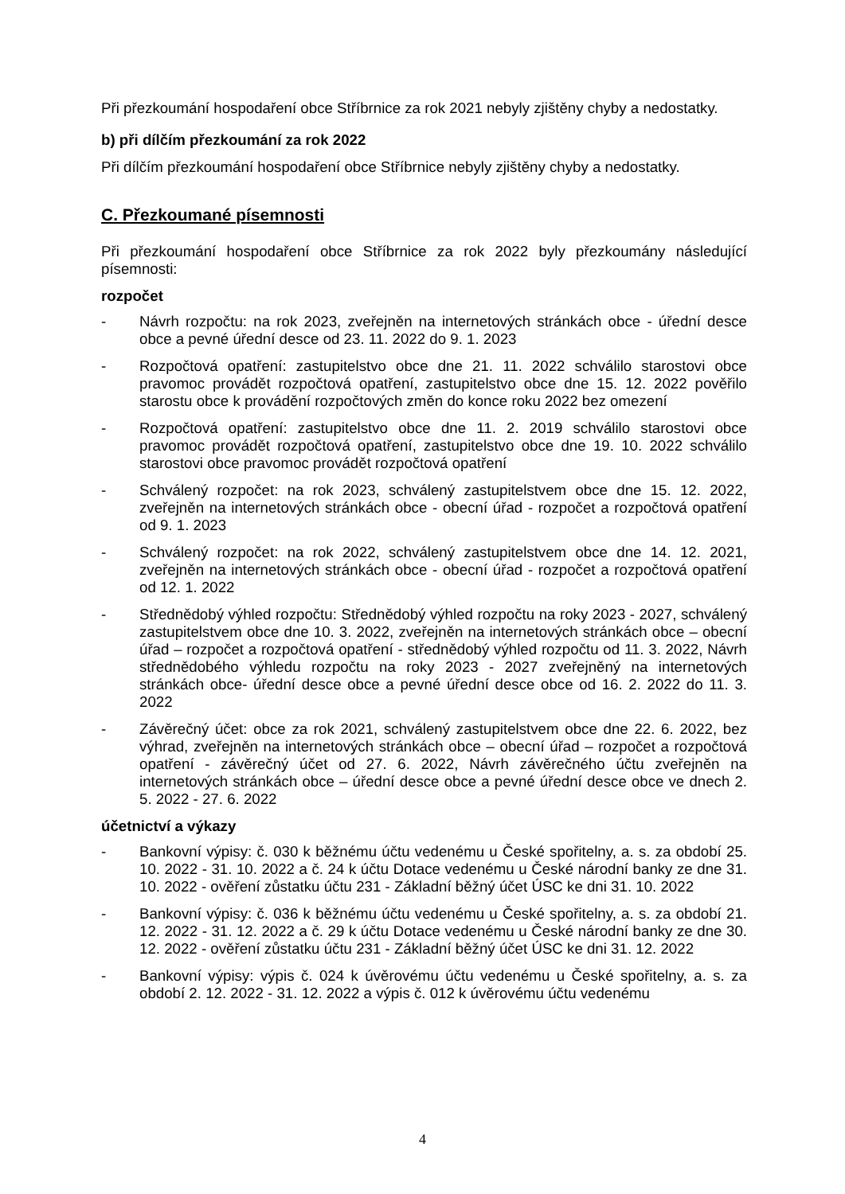Při přezkoumání hospodaření obce Stříbrnice za rok 2021 nebyly zjištěny chyby a nedostatky.
b) při dílčím přezkoumání za rok 2022
Při dílčím přezkoumání hospodaření obce Stříbrnice nebyly zjištěny chyby a nedostatky.
C. Přezkoumané písemnosti
Při přezkoumání hospodaření obce Stříbrnice za rok 2022 byly přezkoumány následující písemnosti:
rozpočet
- Návrh rozpočtu: na rok 2023, zveřejněn na internetových stránkách obce - úřední desce obce a pevné úřední desce od 23. 11. 2022 do 9. 1. 2023
- Rozpočtová opatření: zastupitelstvo obce dne 21. 11. 2022 schválilo starostovi obce pravomoc provádět rozpočtová opatření, zastupitelstvo obce dne 15. 12. 2022 pověřilo starostu obce k provádění rozpočtových změn do konce roku 2022 bez omezení
- Rozpočtová opatření: zastupitelstvo obce dne 11. 2. 2019 schválilo starostovi obce pravomoc provádět rozpočtová opatření, zastupitelstvo obce dne 19. 10. 2022 schválilo starostovi obce pravomoc provádět rozpočtová opatření
- Schválený rozpočet: na rok 2023, schválený zastupitelstvem obce dne 15. 12. 2022, zveřejněn na internetových stránkách obce - obecní úřad - rozpočet a rozpočtová opatření od 9. 1. 2023
- Schválený rozpočet: na rok 2022, schválený zastupitelstvem obce dne 14. 12. 2021, zveřejněn na internetových stránkách obce - obecní úřad - rozpočet a rozpočtová opatření od 12. 1. 2022
- Střednědobý výhled rozpočtu: Střednědobý výhled rozpočtu na roky 2023 - 2027, schválený zastupitelstvem obce dne 10. 3. 2022, zveřejněn na internetových stránkách obce – obecní úřad – rozpočet a rozpočtová opatření - střednědobý výhled rozpočtu od 11. 3. 2022, Návrh střednědobého výhledu rozpočtu na roky 2023 - 2027 zveřejněný na internetových stránkách obce- úřední desce obce a pevné úřední desce obce od 16. 2. 2022 do 11. 3. 2022
- Závěrečný účet: obce za rok 2021, schválený zastupitelstvem obce dne 22. 6. 2022, bez výhrad, zveřejněn na internetových stránkách obce – obecní úřad – rozpočet a rozpočtová opatření - závěrečný účet od 27. 6. 2022, Návrh závěrečného účtu zveřejněn na internetových stránkách obce – úřední desce obce a pevné úřední desce obce ve dnech 2. 5. 2022 - 27. 6. 2022
účetnictví a výkazy
- Bankovní výpisy: č. 030 k běžnému účtu vedenému u České spořitelny, a. s. za období 25. 10. 2022 - 31. 10. 2022 a č. 24 k účtu Dotace vedenému u České národní banky ze dne 31. 10. 2022 - ověření zůstatku účtu 231 - Základní běžný účet ÚSC ke dni 31. 10. 2022
- Bankovní výpisy: č. 036 k běžnému účtu vedenému u České spořitelny, a. s. za období 21. 12. 2022 - 31. 12. 2022 a č. 29 k účtu Dotace vedenému u České národní banky ze dne 30. 12. 2022 - ověření zůstatku účtu 231 - Základní běžný účet ÚSC ke dni 31. 12. 2022
- Bankovní výpisy: výpis č. 024 k úvěrovému účtu vedenému u České spořitelny, a. s. za období 2. 12. 2022 - 31. 12. 2022 a výpis č. 012 k úvěrovému účtu vedenému
4